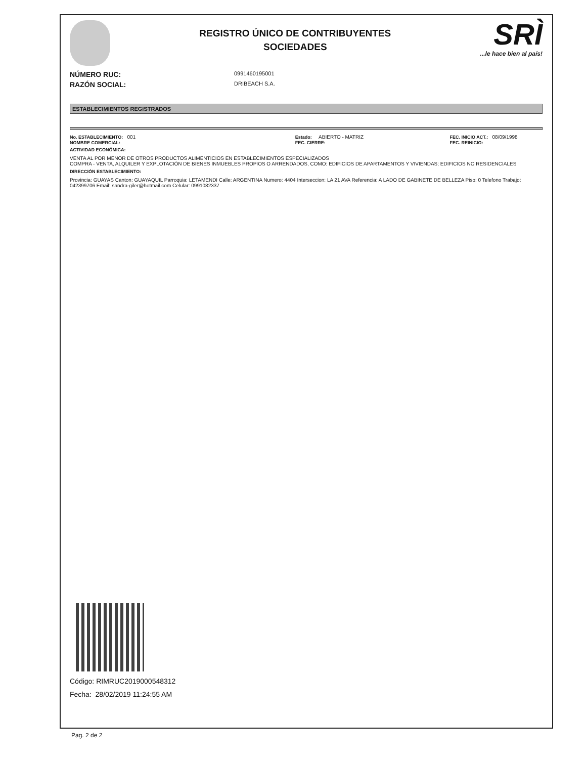REGISTRO ÚNICO DE CONTRIBUYENTES
SOCIEDADES
SRÌ...le hace bien al país!
NÚMERO RUC: 0991460195001
RAZÓN SOCIAL: DRIBEACH S.A.
ESTABLECIMIENTOS REGISTRADOS
No. ESTABLECIMIENTO: 001
NOMBRE COMERCIAL:
Estado: ABIERTO - MATRIZ
FEC. CIERRE:
FEC. INICIO ACT.: 08/09/1998
FEC. REINICIO:
ACTIVIDAD ECONÓMICA:
VENTA AL POR MENOR DE OTROS PRODUCTOS ALIMENTICIOS EN ESTABLECIMIENTOS ESPECIALIZADOS
COMPRA - VENTA, ALQUILER Y EXPLOTACIÓN DE BIENES INMUEBLES PROPIOS O ARRENDADOS, COMO: EDIFICIOS DE APARTAMENTOS Y VIVIENDAS; EDIFICIOS NO RESIDENCIALES
DIRECCIÓN ESTABLECIMIENTO:
Provincia: GUAYAS Canton: GUAYAQUIL Parroquia: LETAMENDI Calle: ARGENTINA Numero: 4404 Interseccion: LA 21 AVA Referencia: A LADO DE GABINETE DE BELLEZA Piso: 0 Telefono Trabajo: 042399706 Email: sandra-giler@hotmail.com Celular: 0991082337
Código: RIMRUC2019000548312
Fecha: 28/02/2019 11:24:55 AM
Pag. 2 de 2